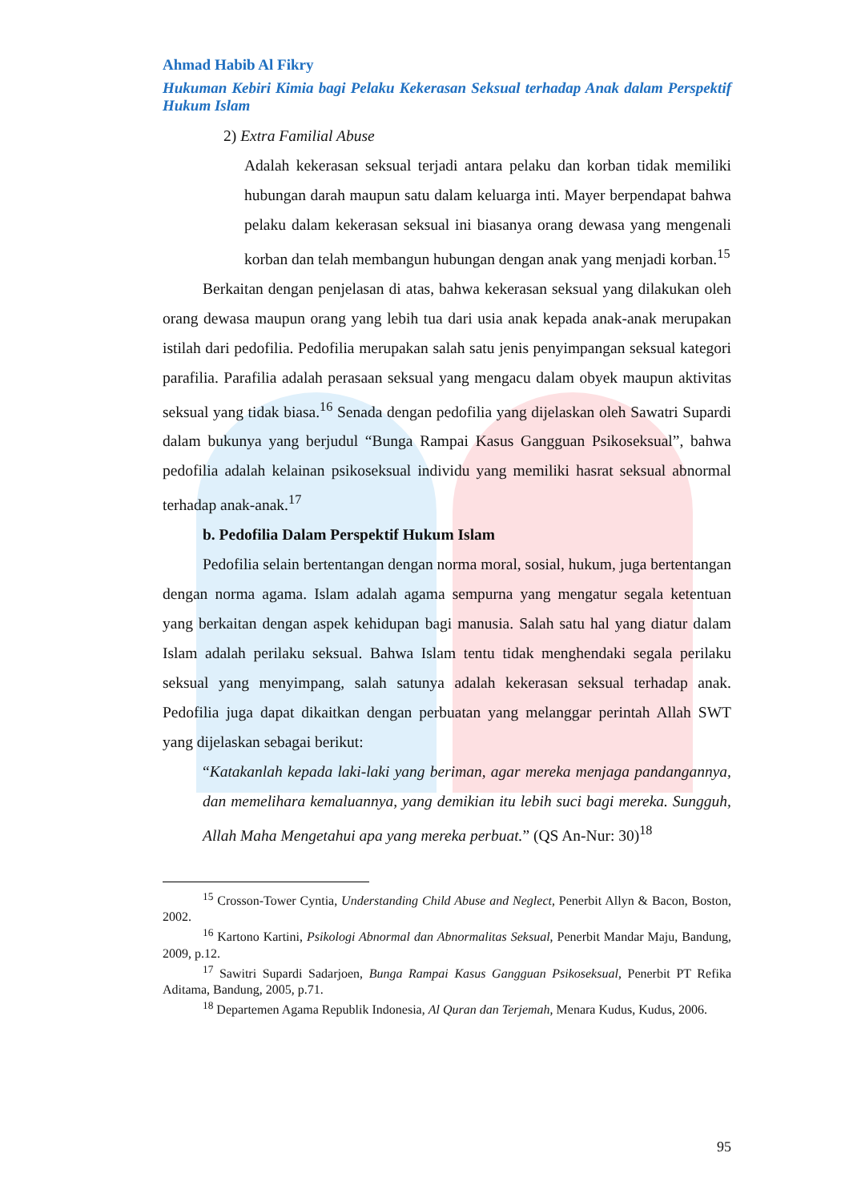Ahmad Habib Al Fikry
Hukuman Kebiri Kimia bagi Pelaku Kekerasan Seksual terhadap Anak dalam Perspektif Hukum Islam
2) Extra Familial Abuse
Adalah kekerasan seksual terjadi antara pelaku dan korban tidak memiliki hubungan darah maupun satu dalam keluarga inti. Mayer berpendapat bahwa pelaku dalam kekerasan seksual ini biasanya orang dewasa yang mengenali korban dan telah membangun hubungan dengan anak yang menjadi korban.<sup>15</sup>
Berkaitan dengan penjelasan di atas, bahwa kekerasan seksual yang dilakukan oleh orang dewasa maupun orang yang lebih tua dari usia anak kepada anak-anak merupakan istilah dari pedofilia. Pedofilia merupakan salah satu jenis penyimpangan seksual kategori parafilia. Parafilia adalah perasaan seksual yang mengacu dalam obyek maupun aktivitas seksual yang tidak biasa.<sup>16</sup> Senada dengan pedofilia yang dijelaskan oleh Sawatri Supardi dalam bukunya yang berjudul “Bunga Rampai Kasus Gangguan Psikoseksual”, bahwa pedofilia adalah kelainan psikoseksual individu yang memiliki hasrat seksual abnormal terhadap anak-anak.<sup>17</sup>
b. Pedofilia Dalam Perspektif Hukum Islam
Pedofilia selain bertentangan dengan norma moral, sosial, hukum, juga bertentangan dengan norma agama. Islam adalah agama sempurna yang mengatur segala ketentuan yang berkaitan dengan aspek kehidupan bagi manusia. Salah satu hal yang diatur dalam Islam adalah perilaku seksual. Bahwa Islam tentu tidak menghendaki segala perilaku seksual yang menyimpang, salah satunya adalah kekerasan seksual terhadap anak. Pedofilia juga dapat dikaitkan dengan perbuatan yang melanggar perintah Allah SWT yang dijelaskan sebagai berikut:
“Katakanlah kepada laki-laki yang beriman, agar mereka menjaga pandangannya, dan memelihara kemaluannya, yang demikian itu lebih suci bagi mereka. Sungguh, Allah Maha Mengetahui apa yang mereka perbuat.” (QS An-Nur: 30)<sup>18</sup>
<sup>15</sup> Crosson-Tower Cyntia, Understanding Child Abuse and Neglect, Penerbit Allyn & Bacon, Boston, 2002.
<sup>16</sup> Kartono Kartini, Psikologi Abnormal dan Abnormalitas Seksual, Penerbit Mandar Maju, Bandung, 2009, p.12.
<sup>17</sup> Sawitri Supardi Sadarjoen, Bunga Rampai Kasus Gangguan Psikoseksual, Penerbit PT Refika Aditama, Bandung, 2005, p.71.
<sup>18</sup> Departemen Agama Republik Indonesia, Al Quran dan Terjemah, Menara Kudus, Kudus, 2006.
95